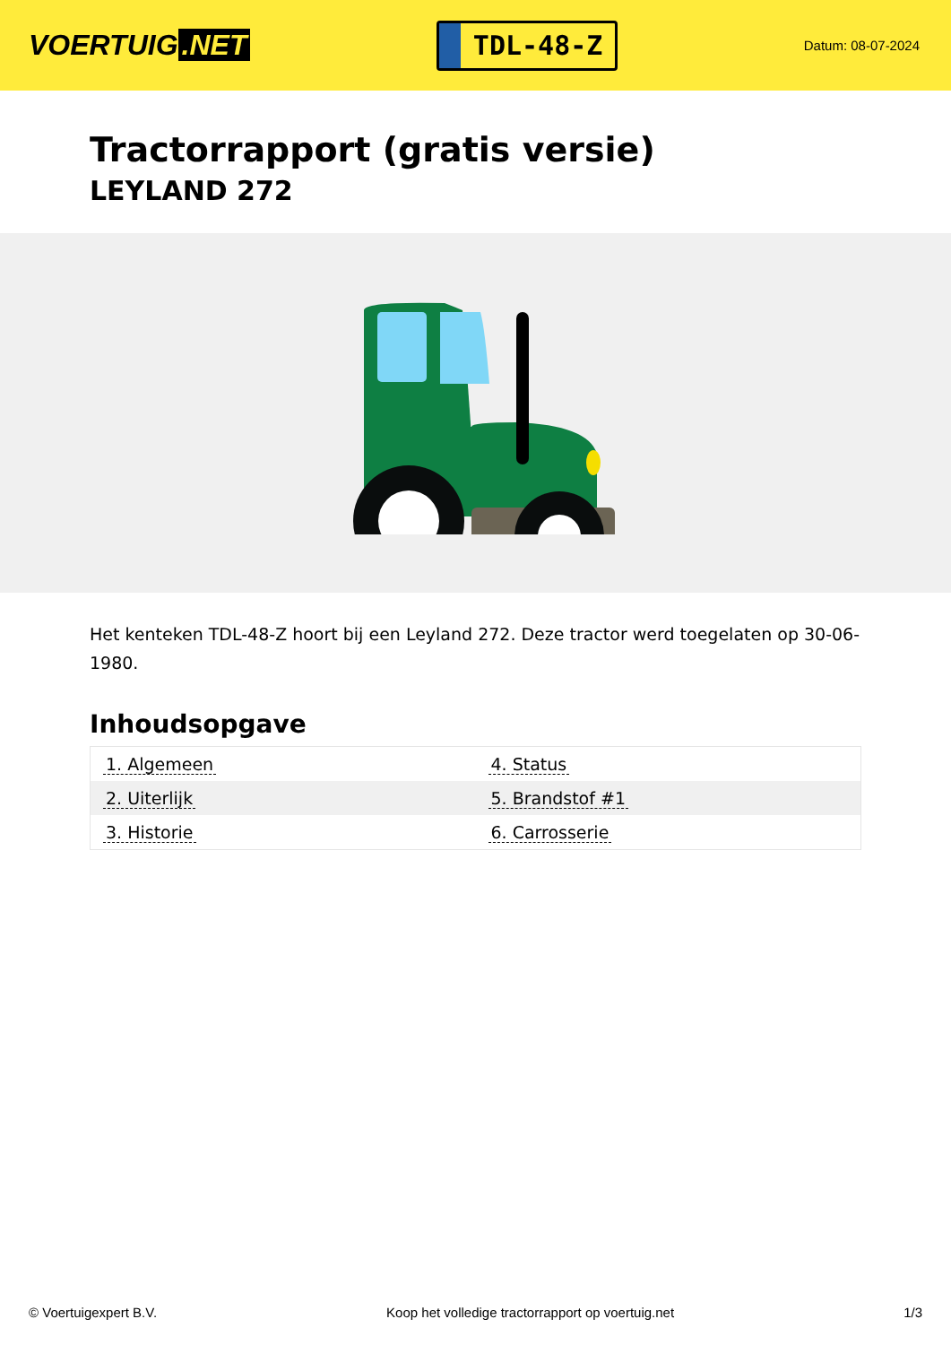VOERTUIG.NET
TDL-48-Z
Datum: 08-07-2024
Tractorrapport (gratis versie)
LEYLAND 272
Het kenteken TDL-48-Z hoort bij een Leyland 272. Deze tractor werd toegelaten op 30-06-1980.
Inhoudsopgave
| 1. Algemeen | 4. Status |
| 2. Uiterlijk | 5. Brandstof #1 |
| 3. Historie | 6. Carrosserie |
© Voertuigexpert B.V. Koop het volledige tractorrapport op voertuig.net
1/3